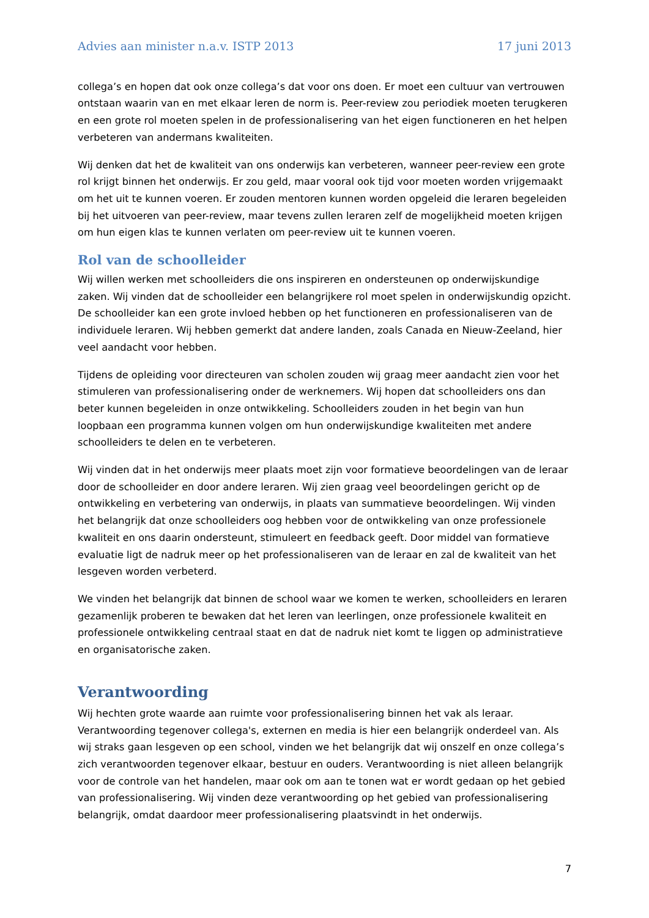Advies aan minister n.a.v. ISTP 2013 17 juni 2013
collega’s en hopen dat ook onze collega’s dat voor ons doen. Er moet een cultuur van vertrouwen ontstaan waarin van en met elkaar leren de norm is. Peer-review zou periodiek moeten terugkeren en een grote rol moeten spelen in de professionalisering van het eigen functioneren en het helpen verbeteren van andermans kwaliteiten.
Wij denken dat het de kwaliteit van ons onderwijs kan verbeteren, wanneer peer-review een grote rol krijgt binnen het onderwijs. Er zou geld, maar vooral ook tijd voor moeten worden vrijgemaakt om het uit te kunnen voeren. Er zouden mentoren kunnen worden opgeleid die leraren begeleiden bij het uitvoeren van peer-review, maar tevens zullen leraren zelf de mogelijkheid moeten krijgen om hun eigen klas te kunnen verlaten om peer-review uit te kunnen voeren.
Rol van de schoolleider
Wij willen werken met schoolleiders die ons inspireren en ondersteunen op onderwijskundige zaken. Wij vinden dat de schoolleider een belangrijkere rol moet spelen in onderwijskundig opzicht. De schoolleider kan een grote invloed hebben op het functioneren en professionaliseren van de individuele leraren. Wij hebben gemerkt dat andere landen, zoals Canada en Nieuw-Zeeland, hier veel aandacht voor hebben.
Tijdens de opleiding voor directeuren van scholen zouden wij graag meer aandacht zien voor het stimuleren van professionalisering onder de werknemers. Wij hopen dat schoolleiders ons dan beter kunnen begeleiden in onze ontwikkeling. Schoolleiders zouden in het begin van hun loopbaan een programma kunnen volgen om hun onderwijskundige kwaliteiten met andere schoolleiders te delen en te verbeteren.
Wij vinden dat in het onderwijs meer plaats moet zijn voor formatieve beoordelingen van de leraar door de schoolleider en door andere leraren. Wij zien graag veel beoordelingen gericht op de ontwikkeling en verbetering van onderwijs, in plaats van summatieve beoordelingen. Wij vinden het belangrijk dat onze schoolleiders oog hebben voor de ontwikkeling van onze professionele kwaliteit en ons daarin ondersteunt, stimuleert en feedback geeft. Door middel van formatieve evaluatie ligt de nadruk meer op het professionaliseren van de leraar en zal de kwaliteit van het lesgeven worden verbeterd.
We vinden het belangrijk dat binnen de school waar we komen te werken, schoolleiders en leraren gezamenlijk proberen te bewaken dat het leren van leerlingen, onze professionele kwaliteit en professionele ontwikkeling centraal staat en dat de nadruk niet komt te liggen op administratieve en organisatorische zaken.
Verantwoording
Wij hechten grote waarde aan ruimte voor professionalisering binnen het vak als leraar. Verantwoording tegenover collega's, externen en media is hier een belangrijk onderdeel van. Als wij straks gaan lesgeven op een school, vinden we het belangrijk dat wij onszelf en onze collega’s zich verantwoorden tegenover elkaar, bestuur en ouders. Verantwoording is niet alleen belangrijk voor de controle van het handelen, maar ook om aan te tonen wat er wordt gedaan op het gebied van professionalisering. Wij vinden deze verantwoording op het gebied van professionalisering belangrijk, omdat daardoor meer professionalisering plaatsvindt in het onderwijs.
7